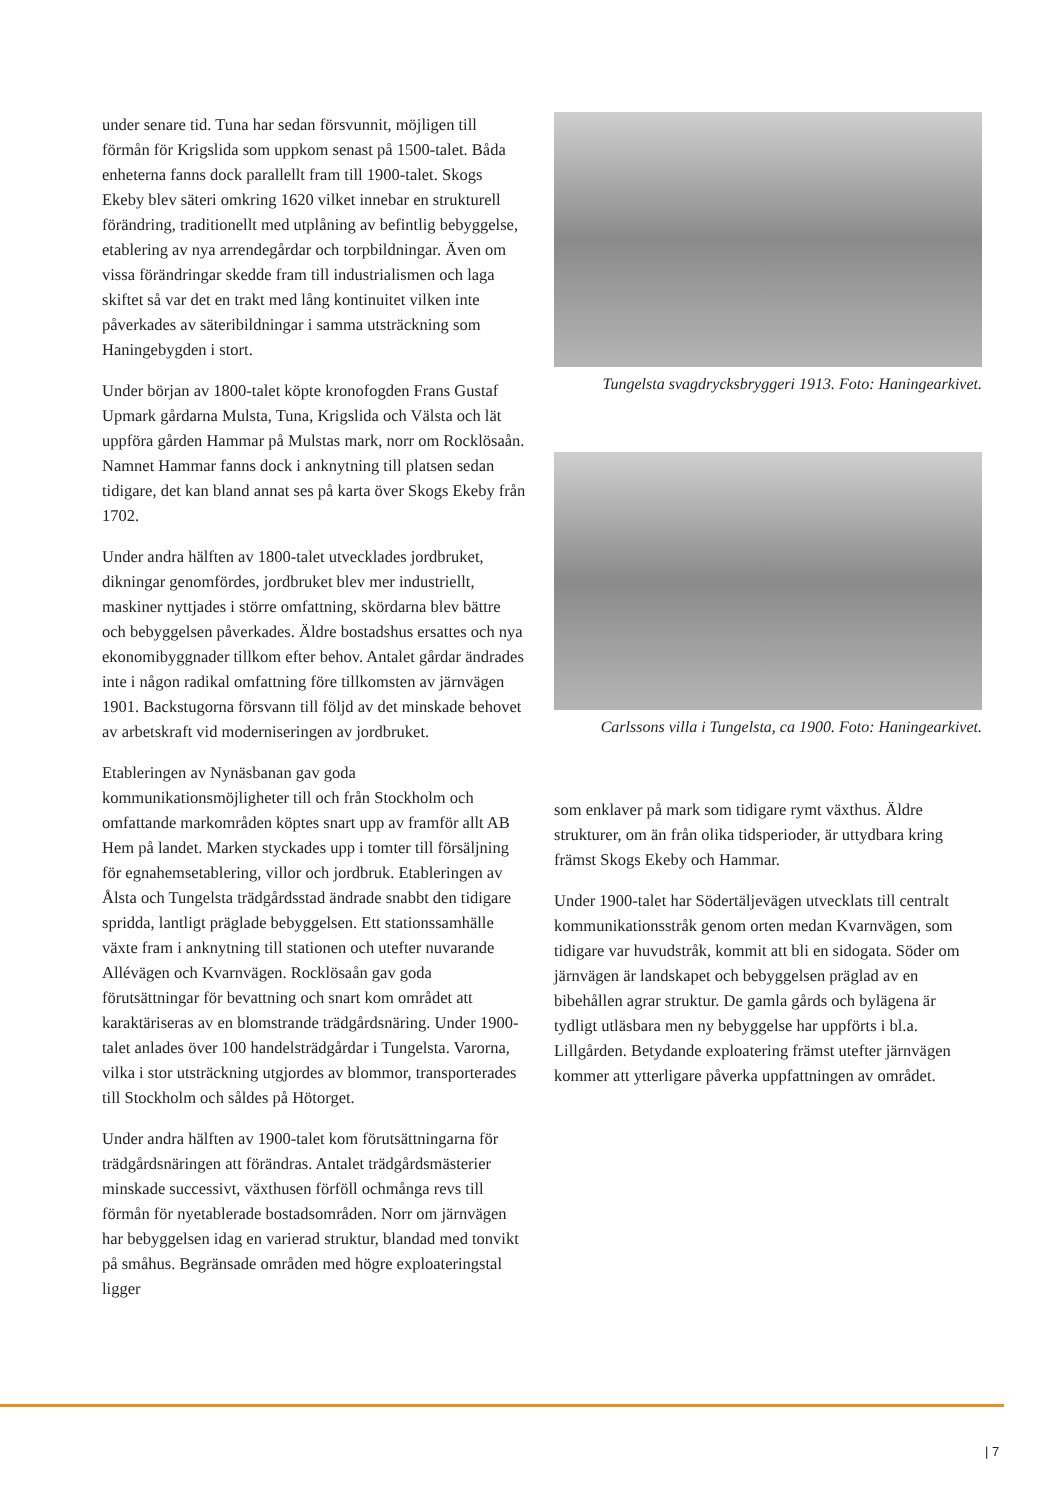under senare tid. Tuna har sedan försvunnit, möjligen till förmån för Krigslida som uppkom senast på 1500-talet. Båda enheterna fanns dock parallellt fram till 1900-talet. Skogs Ekeby blev säteri omkring 1620 vilket innebar en strukturell förändring, traditionellt med utplåning av befintlig bebyggelse, etablering av nya arrendegårdar och torpbildningar. Även om vissa förändringar skedde fram till industrialismen och laga skiftet så var det en trakt med lång kontinuitet vilken inte påverkades av säteribildningar i samma utsträckning som Haningebygden i stort.
Under början av 1800-talet köpte kronofogden Frans Gustaf Upmark gårdarna Mulsta, Tuna, Krigslida och Välsta och lät uppföra gården Hammar på Mulstas mark, norr om Rocklösaån. Namnet Hammar fanns dock i anknytning till platsen sedan tidigare, det kan bland annat ses på karta över Skogs Ekeby från 1702.
Under andra hälften av 1800-talet utvecklades jordbruket, dikningar genomfördes, jordbruket blev mer industriellt, maskiner nyttjades i större omfattning, skördarna blev bättre och bebyggelsen påverkades. Äldre bostadshus ersattes och nya ekonomibyggnader tillkom efter behov. Antalet gårdar ändrades inte i någon radikal omfattning före tillkomsten av järnvägen 1901. Backstugorna försvann till följd av det minskade behovet av arbetskraft vid moderniseringen av jordbruket.
Etableringen av Nynäsbanan gav goda kommunikationsmöjligheter till och från Stockholm och omfattande markområden köptes snart upp av framför allt AB Hem på landet. Marken styckades upp i tomter till försäljning för egnahemsetablering, villor och jordbruk. Etableringen av Ålsta och Tungelsta trädgårdsstad ändrade snabbt den tidigare spridda, lantligt präglade bebyggelsen. Ett stationssamhälle växte fram i anknytning till stationen och utefter nuvarande Allévägen och Kvarnvägen. Rocklösaån gav goda förutsättningar för bevattning och snart kom området att karaktäriseras av en blomstrande trädgårdsnäring. Under 1900-talet anlades över 100 handelsträdgårdar i Tungelsta. Varorna, vilka i stor utsträckning utgjordes av blommor, transporterades till Stockholm och såldes på Hötorget.
Under andra hälften av 1900-talet kom förutsättningarna för trädgårdsnäringen att förändras. Antalet trädgårdsmästerier minskade successivt, växthusen förföll ochmånga revs till förmån för nyetablerade bostadsområden. Norr om järnvägen har bebyggelsen idag en varierad struktur, blandad med tonvikt på småhus. Begränsade områden med högre exploateringstal ligger
Tungelsta svagdrycksbryggeri 1913. Foto: Haningearkivet.
Carlssons villa i Tungelsta, ca 1900. Foto: Haningearkivet.
som enklaver på mark som tidigare rymt växthus. Äldre strukturer, om än från olika tidsperioder, är uttydbara kring främst Skogs Ekeby och Hammar.
Under 1900-talet har Södertäljevägen utvecklats till centralt kommunikationsstråk genom orten medan Kvarnvägen, som tidigare var huvudstråk, kommit att bli en sidogata. Söder om järnvägen är landskapet och bebyggelsen präglad av en bibehållen agrar struktur. De gamla gårds och bylägena är tydligt utläsbara men ny bebyggelse har uppförts i bl.a. Lillgården. Betydande exploatering främst utefter järnvägen kommer att ytterligare påverka uppfattningen av området.
| 7